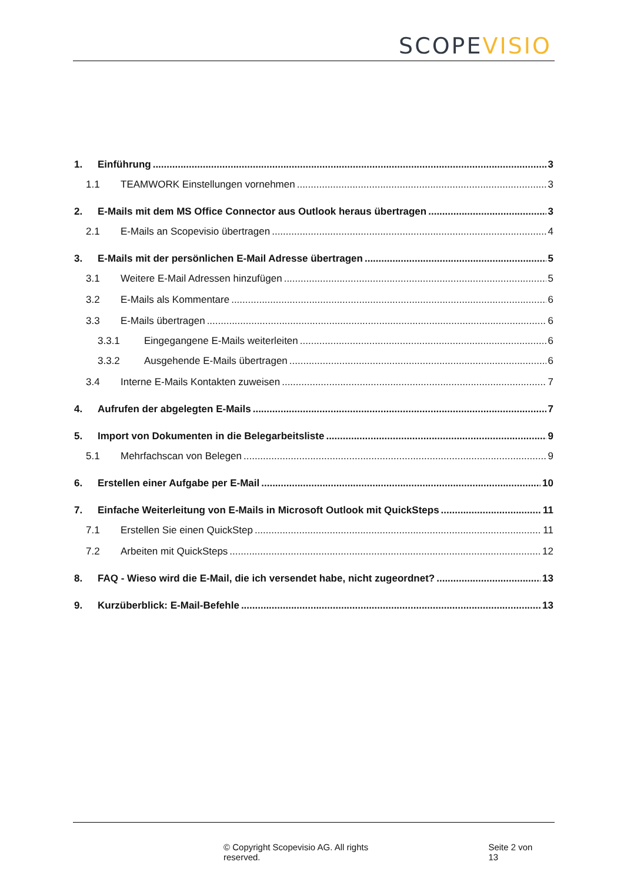SCOPE VISIO
1. Einführung 3
1.1 TEAMWORK Einstellungen vornehmen 3
2. E-Mails mit dem MS Office Connector aus Outlook heraus übertragen 3
2.1 E-Mails an Scopevisio übertragen 4
3. E-Mails mit der persönlichen E-Mail Adresse übertragen 5
3.1 Weitere E-Mail Adressen hinzufügen 5
3.2 E-Mails als Kommentare 6
3.3 E-Mails übertragen 6
3.3.1 Eingegangene E-Mails weiterleiten 6
3.3.2 Ausgehende E-Mails übertragen 6
3.4 Interne E-Mails Kontakten zuweisen 7
4. Aufrufen der abgelegten E-Mails 7
5. Import von Dokumenten in die Belegarbeitsliste 9
5.1 Mehrfachscan von Belegen 9
6. Erstellen einer Aufgabe per E-Mail 10
7. Einfache Weiterleitung von E-Mails in Microsoft Outlook mit QuickSteps 11
7.1 Erstellen Sie einen QuickStep 11
7.2 Arbeiten mit QuickSteps 12
8. FAQ - Wieso wird die E-Mail, die ich versendet habe, nicht zugeordnet? 13
9. Kurzüberblick: E-Mail-Befehle 13
© Copyright Scopevisio AG. All rights reserved. Seite 2 von 13